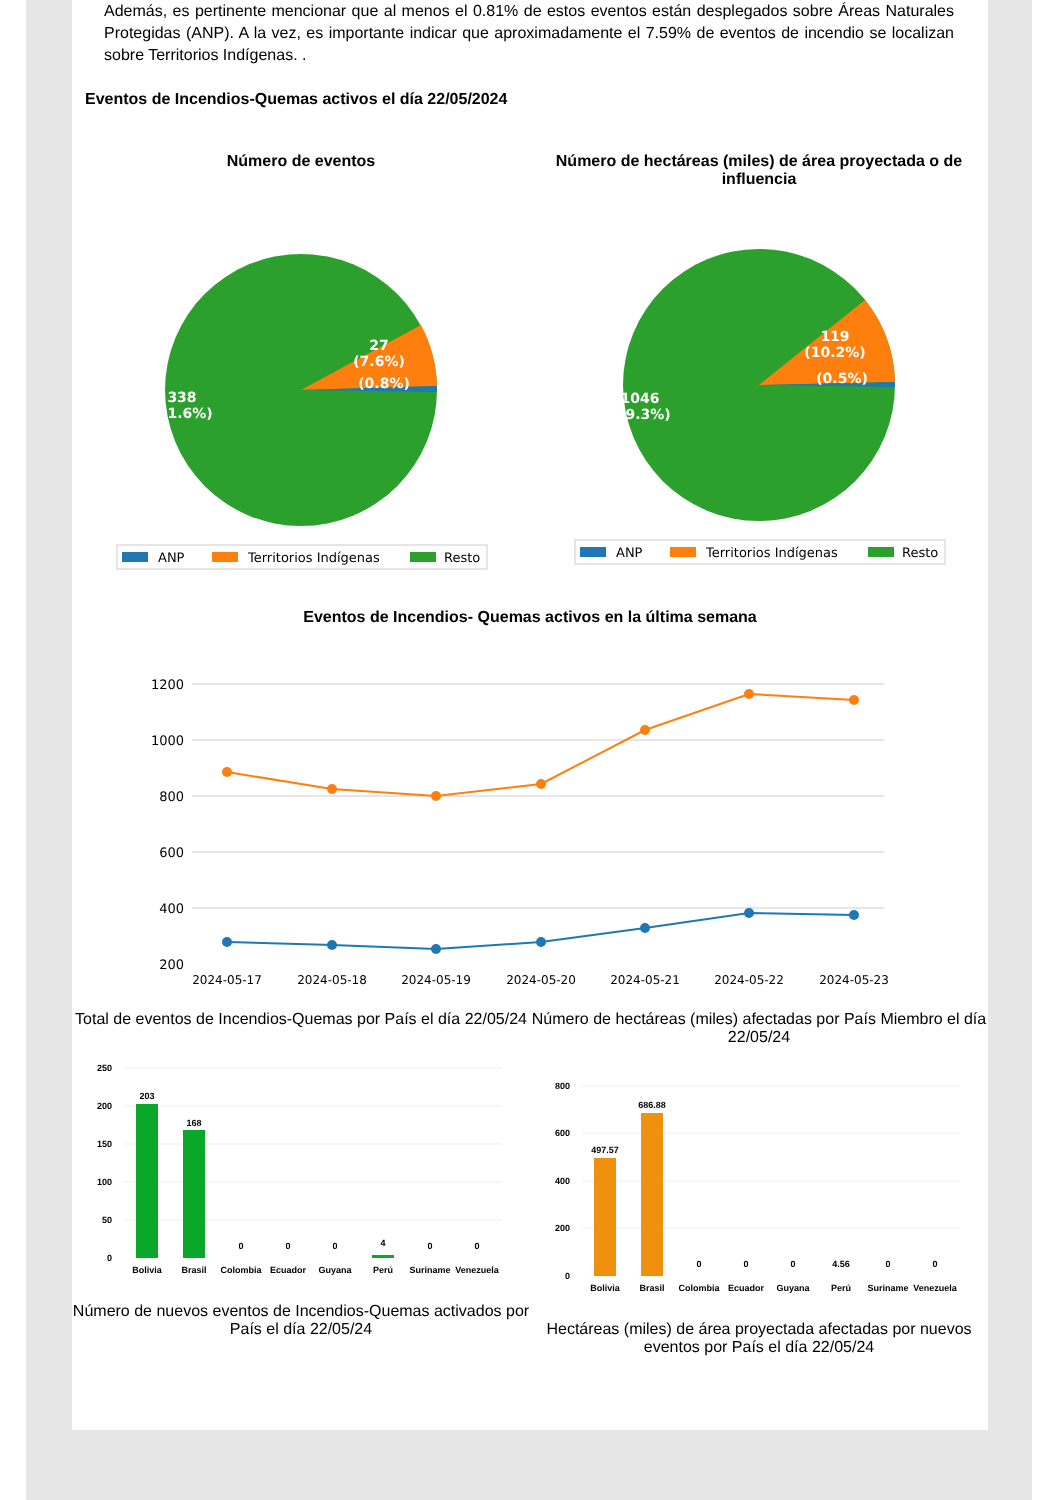Además, es pertinente mencionar que al menos el 0.81% de estos eventos están desplegados sobre Áreas Naturales Protegidas (ANP). A la vez, es importante indicar que aproximadamente el 7.59% de eventos de incendio se localizan sobre Territorios Indígenas. .
Eventos de Incendios-Quemas activos el día 22/05/2024
Número de eventos
27
(7.6%)
(0.8%)
338
(91.6%)
ANP
Territorios Indígenas
Resto
Número de hectáreas (miles) de área proyectada o de influencia
119
(10.2%)
(0.5%)
1046
(89.3%)
ANP
Territorios Indígenas
Resto
Eventos de Incendios- Quemas activos en la última semana
1200
1000
800
600
400
200
2024-05-17
2024-05-18
2024-05-19
2024-05-20
2024-05-21
2024-05-22
2024-05-23
Total de eventos de Incendios-Quemas por País el día 22/05/24
250
200
150
100
50
0
203
168
0
0
0
4
0
0
Bolivia
Brasil
Colombia
Ecuador
Guyana
Perú
Suriname
Venezuela
Número de nuevos eventos de Incendios-Quemas activados por País el día 22/05/24
Número de hectáreas (miles) afectadas por País Miembro el día 22/05/24
800
600
400
200
0
497.57
686.88
0
0
0
4.56
0
0
Bolivia
Brasil
Colombia
Ecuador
Guyana
Perú
Suriname
Venezuela
Hectáreas (miles) de área proyectada afectadas por nuevos eventos por País el día 22/05/24